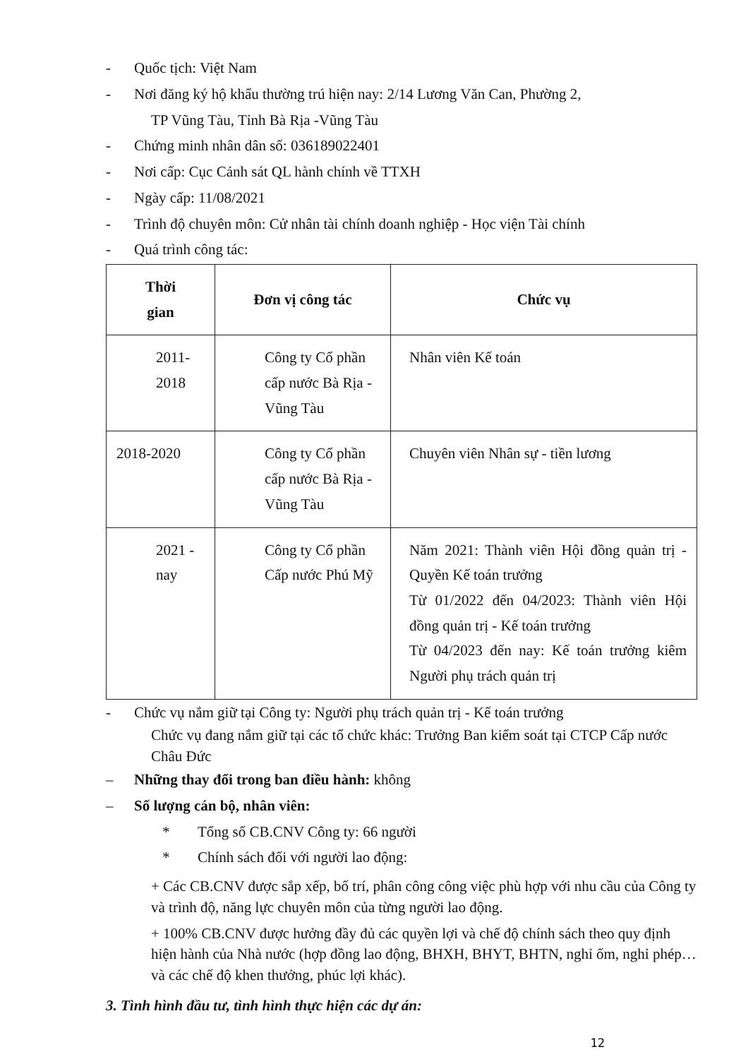- Quốc tịch: Việt Nam
- Nơi đăng ký hộ khẩu thường trú hiện nay: 2/14 Lương Văn Can, Phường 2,
TP Vũng Tàu, Tỉnh Bà Rịa -Vũng Tàu
- Chứng minh nhân dân số: 036189022401
- Nơi cấp: Cục Cảnh sát QL hành chính về TTXH
- Ngày cấp: 11/08/2021
- Trình độ chuyên môn: Cử nhân tài chính doanh nghiệp - Học viện Tài chính
- Quá trình công tác:
| Thời gian | Đơn vị công tác | Chức vụ |
| --- | --- | --- |
| 2011- 2018 | Công ty Cổ phần cấp nước Bà Rịa - Vũng Tàu | Nhân viên Kế toán |
| 2018-2020 | Công ty Cổ phần cấp nước Bà Rịa - Vũng Tàu | Chuyên viên Nhân sự - tiền lương |
| 2021 - nay | Công ty Cổ phần Cấp nước Phú Mỹ | Năm 2021: Thành viên Hội đồng quản trị - Quyền Kế toán trưởng Từ 01/2022 đến 04/2023: Thành viên Hội đồng quản trị - Kế toán trưởng Từ 04/2023 đến nay: Kế toán trưởng kiêm Người phụ trách quản trị |
- Chức vụ nắm giữ tại Công ty: Người phụ trách quản trị - Kế toán trưởng
Chức vụ đang nắm giữ tại các tổ chức khác: Trưởng Ban kiểm soát tại CTCP Cấp nước Châu Đức
– Những thay đổi trong ban điều hành: không
– Số lượng cán bộ, nhân viên:
* Tổng số CB.CNV Công ty: 66 người
* Chính sách đối với người lao động:
+ Các CB.CNV được sắp xếp, bố trí, phân công công việc phù hợp với nhu cầu của Công ty và trình độ, năng lực chuyên môn của từng người lao động.
+ 100% CB.CNV được hưởng đầy đủ các quyền lợi và chế độ chính sách theo quy định hiện hành của Nhà nước (hợp đồng lao động, BHXH, BHYT, BHTN, nghỉ ốm, nghỉ phép…và các chế độ khen thưởng, phúc lợi khác).
3. Tình hình đầu tư, tình hình thực hiện các dự án:
12